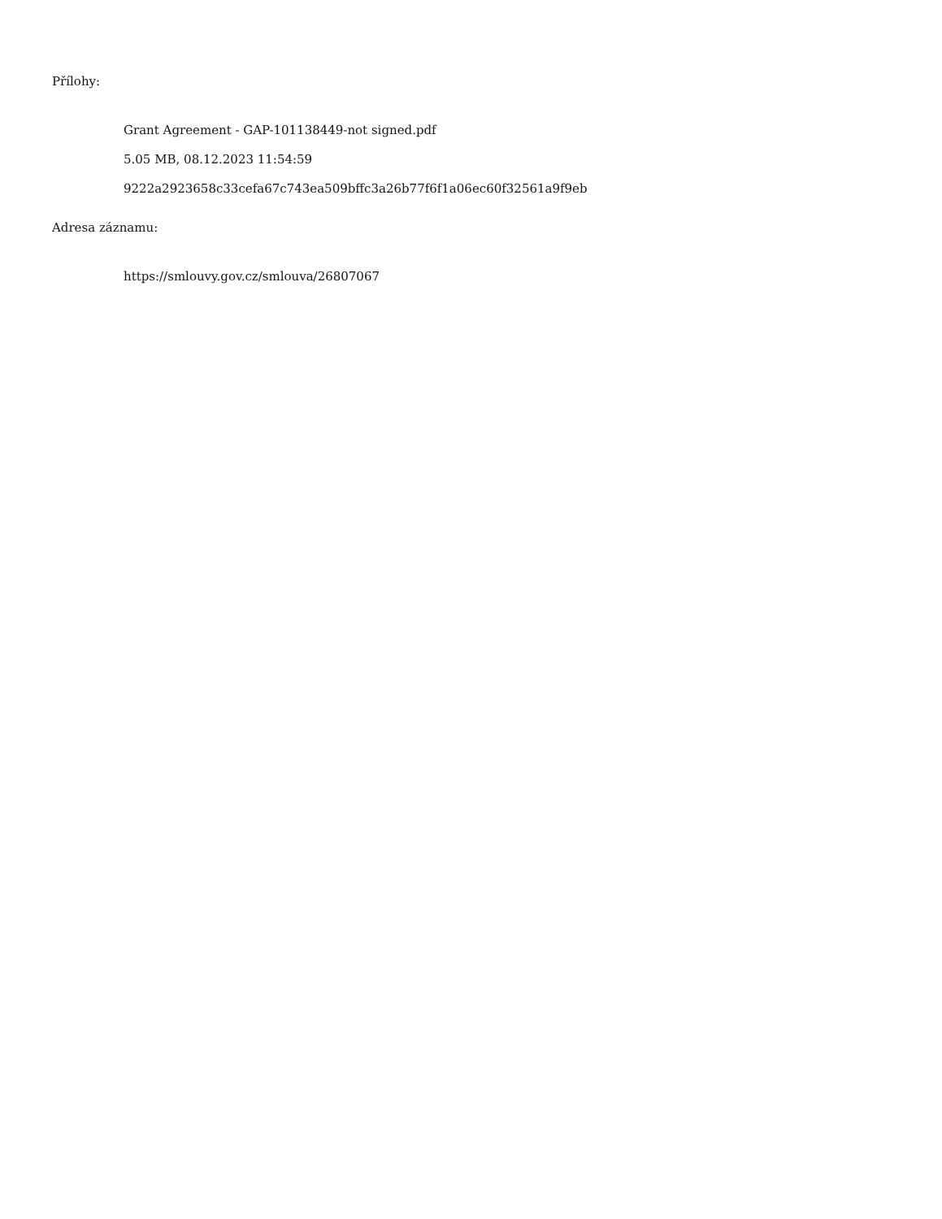Přílohy:
Grant Agreement - GAP-101138449-not signed.pdf
5.05 MB, 08.12.2023 11:54:59
9222a2923658c33cefa67c743ea509bffc3a26b77f6f1a06ec60f32561a9f9eb
Adresa záznamu:
https://smlouvy.gov.cz/smlouva/26807067